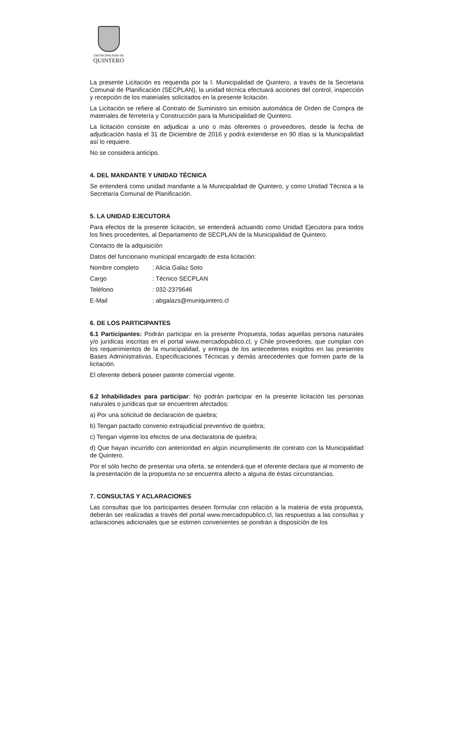I.MUNICIPALIDAD DE
QUINTERO
La presente Licitación es requerida por la I. Municipalidad de Quintero, a través de la Secretaria Comunal de Planificación (SECPLAN), la unidad técnica efectuará acciones del control, inspección y recepción de los materiales solicitados en la presente licitación.
La Licitación se refiere al Contrato de Suministro sin emisión automática de Orden de Compra de materiales de ferretería y Construcción para la Municipalidad de Quintero.
La licitación consiste en adjudicar a uno o más oferentes o proveedores, desde la fecha de adjudicación hasta el 31 de Diciembre de 2016 y podrá extenderse en 90 días si la Municipalidad así lo requiere.
No se considera anticipo.
4. DEL MANDANTE Y UNIDAD TÉCNICA
Se entenderá como unidad mandante a la Municipalidad de Quintero, y como Unidad Técnica a la Secretaría Comunal de Planificación.
5. LA UNIDAD EJECUTORA
Para efectos de la presente licitación, se entenderá actuando como Unidad Ejecutora para todos los fines procedentes, al Departamento de SECPLAN de la Municipalidad de Quintero.
Contacto de la adquisición
Datos del funcionario municipal encargado de esta licitación:
Nombre completo : Alicia Galaz Soto
Cargo : Técnico SECPLAN
Teléfono : 032-2379646
E-Mail : abgalazs@muniquintero.cl
6. DE LOS PARTICIPANTES
6.1 Participantes: Podrán participar en la presente Propuesta, todas aquellas persona naturales y/o jurídicas inscritas en el portal www.mercadopublico.cl, y Chile proveedores, que cumplan con los requerimientos de la municipalidad, y entrega de los antecedentes exigidos en las presentes Bases Administrativas, Especificaciones Técnicas y demás antecedentes que formen parte de la licitación.
El oferente deberá poseer patente comercial vigente.
6.2 Inhabilidades para participar: No podrán participar en la presente licitación las personas naturales o jurídicas que se encuentren afectados:
a) Por una solicitud de declaración de quiebra;
b) Tengan pactado convenio extrajudicial preventivo de quiebra;
c) Tengan vigente los efectos de una declaratoria de quiebra;
d) Que hayan incurrido con anterioridad en algún incumplimiento de contrato con la Municipalidad de Quintero.
Por el sólo hecho de presentar una oferta, se entenderá que el oferente declara que al momento de la presentación de la propuesta no se encuentra afecto a alguna de éstas circunstancias.
7. CONSULTAS Y ACLARACIONES
Las consultas que los participantes deseen formular con relación a la materia de esta propuesta, deberán ser realizadas a través del portal www.mercadopublico.cl, las respuestas a las consultas y aclaraciones adicionales que se estimen convenientes se pondrán a disposición de los